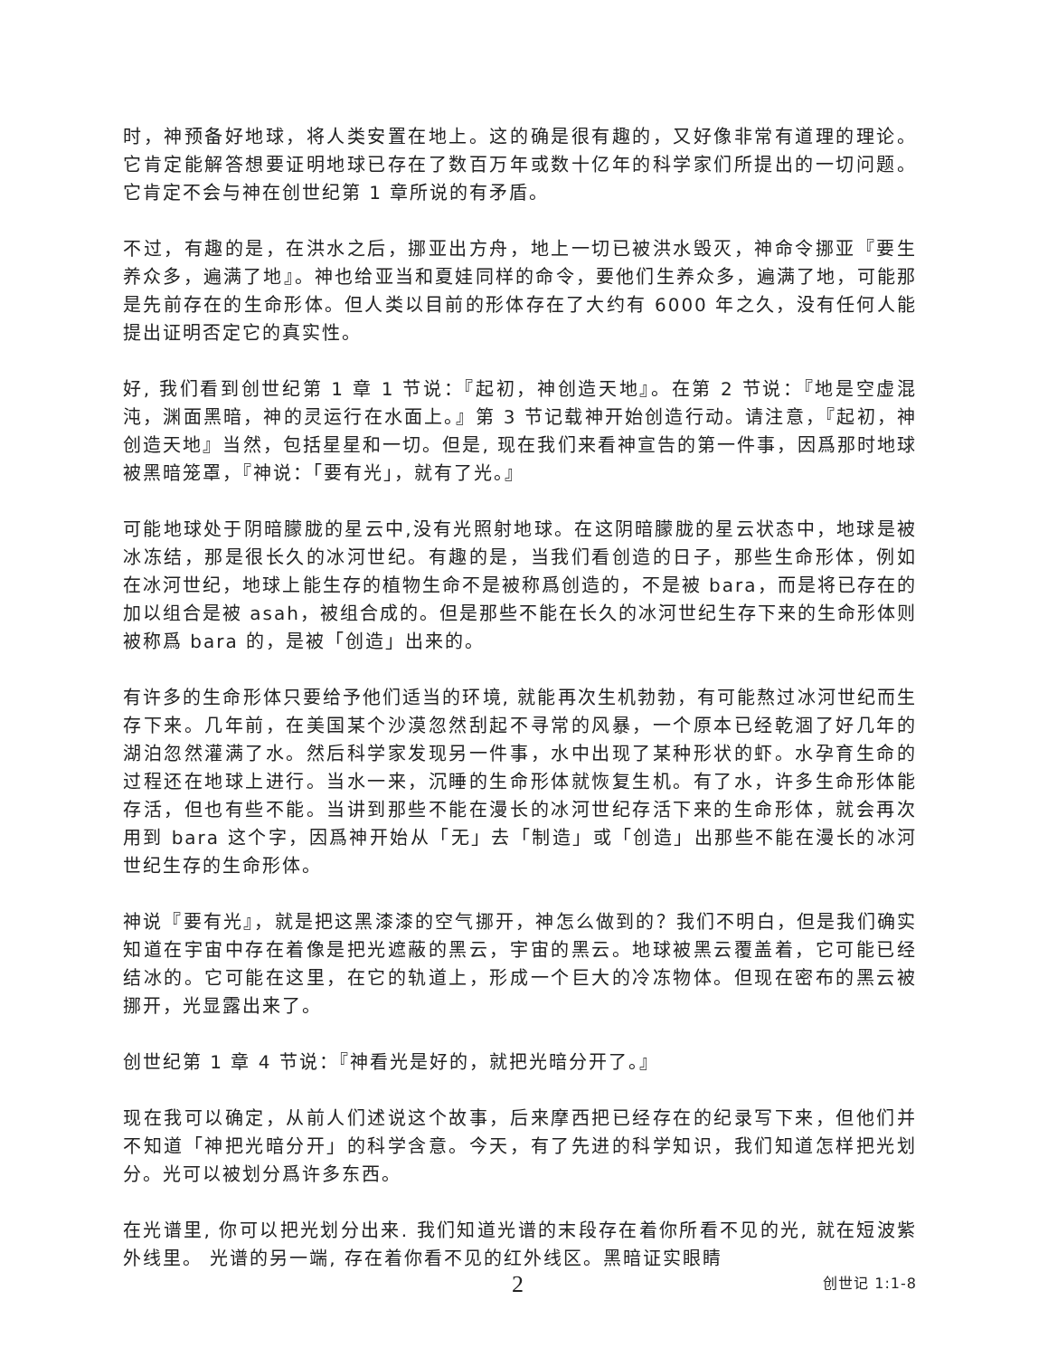时，神预备好地球，将人类安置在地上。这的确是很有趣的，又好像非常有道理的理论。它肯定能解答想要证明地球已存在了数百万年或数十亿年的科学家们所提出的一切问题。它肯定不会与神在创世纪第 1 章所说的有矛盾。
不过，有趣的是，在洪水之后，挪亚出方舟，地上一切已被洪水毁灭，神命令挪亚『要生养众多，遍满了地』。神也给亚当和夏娃同样的命令，要他们生养众多，遍满了地，可能那是先前存在的生命形体。但人类以目前的形体存在了大约有 6000 年之久，没有任何人能提出证明否定它的真实性。
好, 我们看到创世纪第 1 章 1 节说：『起初，神创造天地』。在第 2 节说：『地是空虚混沌，渊面黑暗，神的灵运行在水面上。』第 3 节记载神开始创造行动。请注意，『起初，神创造天地』当然，包括星星和一切。但是, 现在我们来看神宣告的第一件事，因爲那时地球被黑暗笼罩，『神说：「要有光」，就有了光。』
可能地球处于阴暗朦胧的星云中,没有光照射地球。在这阴暗朦胧的星云状态中，地球是被冰冻结，那是很长久的冰河世纪。有趣的是，当我们看创造的日子，那些生命形体，例如在冰河世纪，地球上能生存的植物生命不是被称爲创造的，不是被 bara，而是将已存在的加以组合是被 asah，被组合成的。但是那些不能在长久的冰河世纪生存下来的生命形体则被称爲 bara 的，是被「创造」出来的。
有许多的生命形体只要给予他们适当的环境, 就能再次生机勃勃，有可能熬过冰河世纪而生存下来。几年前，在美国某个沙漠忽然刮起不寻常的风暴，一个原本已经乾涸了好几年的湖泊忽然灌满了水。然后科学家发现另一件事，水中出现了某种形状的虾。水孕育生命的过程还在地球上进行。当水一来，沉睡的生命形体就恢复生机。有了水，许多生命形体能存活，但也有些不能。当讲到那些不能在漫长的冰河世纪存活下来的生命形体，就会再次用到 bara 这个字，因爲神开始从「无」去「制造」或「创造」出那些不能在漫长的冰河世纪生存的生命形体。
神说『要有光』，就是把这黑漆漆的空气挪开，神怎么做到的？我们不明白，但是我们确实知道在宇宙中存在着像是把光遮蔽的黑云，宇宙的黑云。地球被黑云覆盖着，它可能已经结冰的。它可能在这里，在它的轨道上，形成一个巨大的冷冻物体。但现在密布的黑云被挪开，光显露出来了。
创世纪第 1 章 4 节说：『神看光是好的，就把光暗分开了。』
现在我可以确定，从前人们述说这个故事，后来摩西把已经存在的纪录写下来，但他们并不知道「神把光暗分开」的科学含意。今天，有了先进的科学知识，我们知道怎样把光划分。光可以被划分爲许多东西。
在光谱里, 你可以把光划分出来. 我们知道光谱的末段存在着你所看不见的光, 就在短波紫外线里。 光谱的另一端, 存在着你看不见的红外线区。黑暗证实眼睛
2 创世记 1:1-8